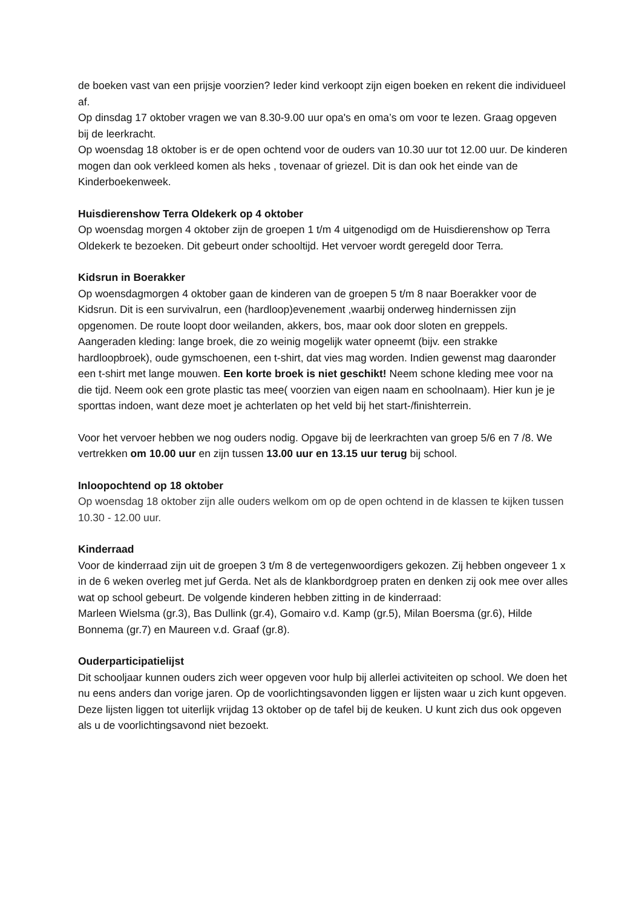de boeken vast van een prijsje voorzien? Ieder kind verkoopt zijn eigen boeken en rekent die individueel af.
Op dinsdag 17 oktober vragen we van 8.30-9.00 uur opa's en oma’s om voor te lezen. Graag opgeven bij de leerkracht.
Op woensdag 18 oktober is er de open ochtend voor de ouders van 10.30 uur tot 12.00 uur. De kinderen mogen dan ook verkleed komen als heks , tovenaar of griezel. Dit is dan ook het einde van de Kinderboekenweek.
Huisdierenshow Terra Oldekerk op 4 oktober
Op woensdag morgen 4 oktober zijn de groepen 1 t/m 4 uitgenodigd om de Huisdierenshow op Terra Oldekerk te bezoeken. Dit gebeurt onder schooltijd. Het vervoer wordt geregeld door Terra.
Kidsrun in Boerakker
Op woensdagmorgen 4 oktober gaan de kinderen van de groepen 5 t/m 8 naar Boerakker voor de Kidsrun. Dit is een survivalrun, een (hardloop)evenement ,waarbij onderweg hindernissen zijn opgenomen. De route loopt door weilanden, akkers, bos, maar ook door sloten en greppels.
Aangeraden kleding: lange broek, die zo weinig mogelijk water opneemt (bijv. een strakke hardloopbroek), oude gymschoenen, een t-shirt, dat vies mag worden. Indien gewenst mag daaronder een t-shirt met lange mouwen. Een korte broek is niet geschikt! Neem schone kleding mee voor na die tijd. Neem ook een grote plastic tas mee( voorzien van eigen naam en schoolnaam). Hier kun je je sporttas indoen, want deze moet je achterlaten op het veld bij het start-/finishterrein.
Voor het vervoer hebben we nog ouders nodig. Opgave bij de leerkrachten van groep 5/6 en 7 /8. We vertrekken om 10.00 uur en zijn tussen 13.00 uur en 13.15 uur terug bij school.
Inloopochtend op 18 oktober
Op woensdag 18 oktober zijn alle ouders welkom om op de open ochtend in de klassen te kijken tussen 10.30 - 12.00 uur.
Kinderraad
Voor de kinderraad zijn uit de groepen 3 t/m 8 de vertegenwoordigers gekozen. Zij hebben ongeveer 1 x in de 6 weken overleg met juf Gerda. Net als de klankbordgroep praten en denken zij ook mee over alles wat op school gebeurt. De volgende kinderen hebben zitting in de kinderraad:
Marleen Wielsma (gr.3), Bas Dullink (gr.4), Gomairo v.d. Kamp (gr.5), Milan Boersma (gr.6), Hilde Bonnema (gr.7) en Maureen v.d. Graaf (gr.8).
Ouderparticipatielijst
Dit schooljaar kunnen ouders zich weer opgeven voor hulp bij allerlei activiteiten op school. We doen het nu eens anders dan vorige jaren. Op de voorlichtingsavonden liggen er lijsten waar u zich kunt opgeven. Deze lijsten liggen tot uiterlijk vrijdag 13 oktober op de tafel bij de keuken. U kunt zich dus ook opgeven als u de voorlichtingsavond niet bezoekt.